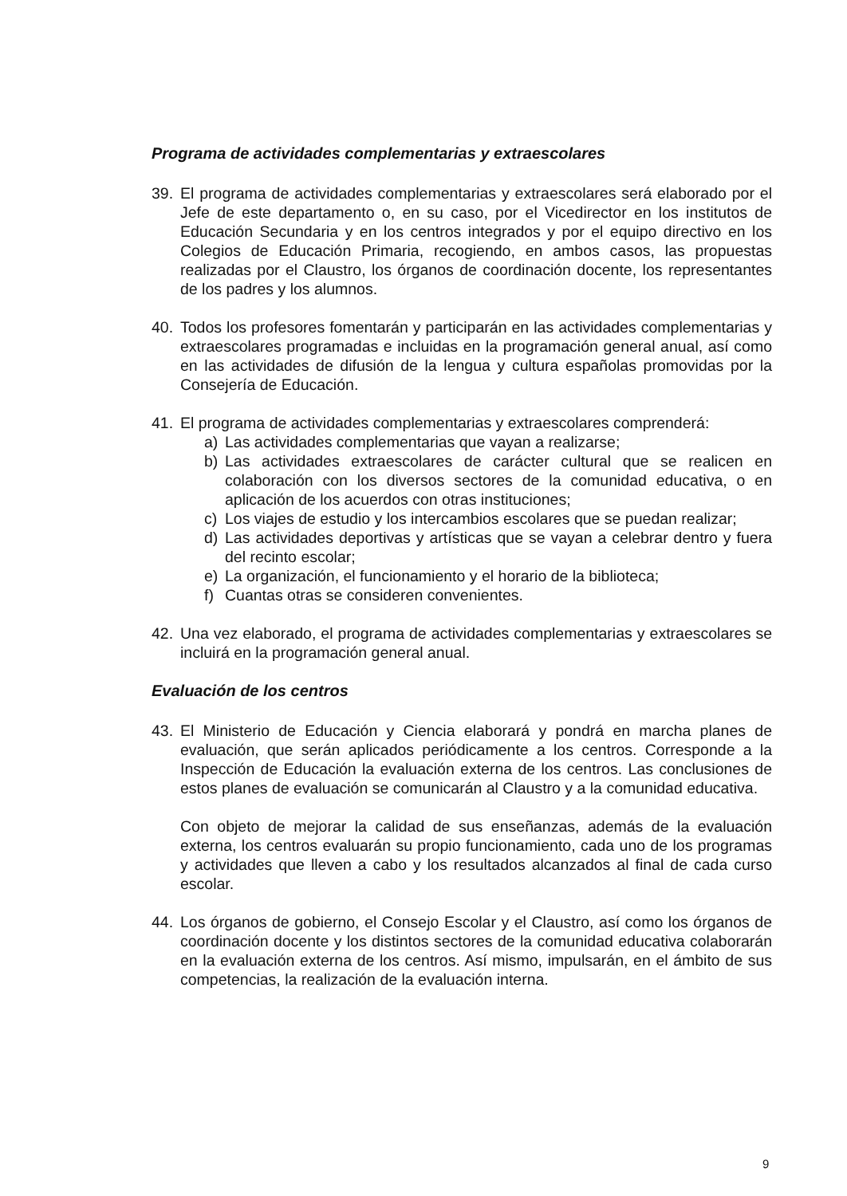Programa de actividades complementarias y extraescolares
39. El programa de actividades complementarias y extraescolares será elaborado por el Jefe de este departamento o, en su caso, por el Vicedirector en los institutos de Educación Secundaria y en los centros integrados y por el equipo directivo en los Colegios de Educación Primaria, recogiendo, en ambos casos, las propuestas realizadas por el Claustro, los órganos de coordinación docente, los representantes de los padres y los alumnos.
40. Todos los profesores fomentarán y participarán en las actividades complementarias y extraescolares programadas e incluidas en la programación general anual, así como en las actividades de difusión de la lengua y cultura españolas promovidas por la Consejería de Educación.
41. El programa de actividades complementarias y extraescolares comprenderá:
a) Las actividades complementarias que vayan a realizarse;
b) Las actividades extraescolares de carácter cultural que se realicen en colaboración con los diversos sectores de la comunidad educativa, o en aplicación de los acuerdos con otras instituciones;
c) Los viajes de estudio y los intercambios escolares que se puedan realizar;
d) Las actividades deportivas y artísticas que se vayan a celebrar dentro y fuera del recinto escolar;
e) La organización, el funcionamiento y el horario de la biblioteca;
f) Cuantas otras se consideren convenientes.
42. Una vez elaborado, el programa de actividades complementarias y extraescolares se incluirá en la programación general anual.
Evaluación de los centros
43. El Ministerio de Educación y Ciencia elaborará y pondrá en marcha planes de evaluación, que serán aplicados periódicamente a los centros. Corresponde a la Inspección de Educación la evaluación externa de los centros. Las conclusiones de estos planes de evaluación se comunicarán al Claustro y a la comunidad educativa.
Con objeto de mejorar la calidad de sus enseñanzas, además de la evaluación externa, los centros evaluarán su propio funcionamiento, cada uno de los programas y actividades que lleven a cabo y los resultados alcanzados al final de cada curso escolar.
44. Los órganos de gobierno, el Consejo Escolar y el Claustro, así como los órganos de coordinación docente y los distintos sectores de la comunidad educativa colaborarán en la evaluación externa de los centros. Así mismo, impulsarán, en el ámbito de sus competencias, la realización de la evaluación interna.
9